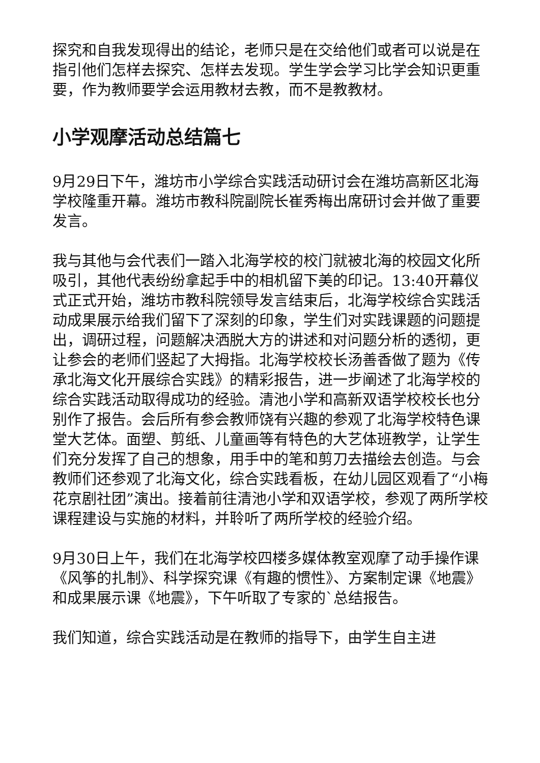探究和自我发现得出的结论，老师只是在交给他们或者可以说是在指引他们怎样去探究、怎样去发现。学生学会学习比学会知识更重要，作为教师要学会运用教材去教，而不是教教材。
小学观摩活动总结篇七
9月29日下午，潍坊市小学综合实践活动研讨会在潍坊高新区北海学校隆重开幕。潍坊市教科院副院长崔秀梅出席研讨会并做了重要发言。
我与其他与会代表们一踏入北海学校的校门就被北海的校园文化所吸引，其他代表纷纷拿起手中的相机留下美的印记。13:40开幕仪式正式开始，潍坊市教科院领导发言结束后，北海学校综合实践活动成果展示给我们留下了深刻的印象，学生们对实践课题的问题提出，调研过程，问题解决洒脱大方的讲述和对问题分析的透彻，更让参会的老师们竖起了大拇指。北海学校校长汤善香做了题为《传承北海文化开展综合实践》的精彩报告，进一步阐述了北海学校的综合实践活动取得成功的经验。清池小学和高新双语学校校长也分别作了报告。会后所有参会教师饶有兴趣的参观了北海学校特色课堂大艺体。面塑、剪纸、儿童画等有特色的大艺体班教学，让学生们充分发挥了自己的想象，用手中的笔和剪刀去描绘去创造。与会教师们还参观了北海文化，综合实践看板，在幼儿园区观看了“小梅花京剧社团”演出。接着前往清池小学和双语学校，参观了两所学校课程建设与实施的材料，并聆听了两所学校的经验介绍。
9月30日上午，我们在北海学校四楼多媒体教室观摩了动手操作课《风筝的扎制》、科学探究课《有趣的惯性》、方案制定课《地震》和成果展示课《地震》，下午听取了专家的`总结报告。
我们知道，综合实践活动是在教师的指导下，由学生自主进